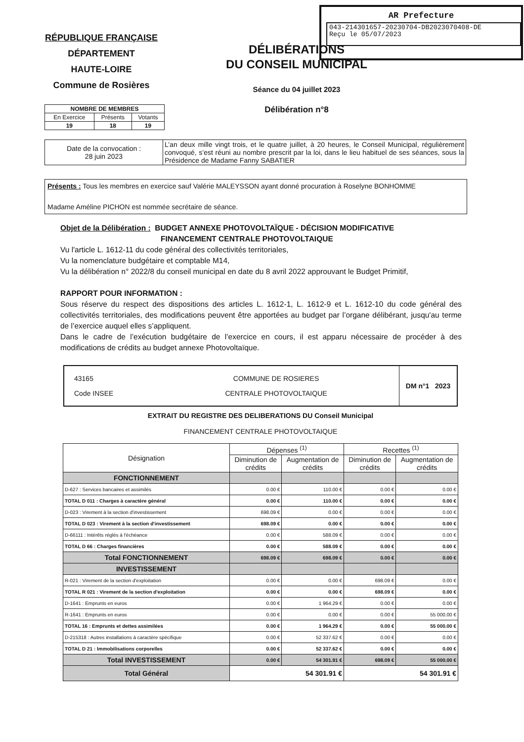AR Prefecture
043-214301657-20230704-DB2023070408-DE
Reçu le 05/07/2023
RÉPUBLIQUE FRANÇAISE
DÉPARTEMENT
HAUTE-LOIRE
Commune de Rosières
DÉLIBÉRATIONS
DU CONSEIL MUNICIPAL
Séance du 04 juillet 2023
Délibération n°8
| NOMBRE DE MEMBRES | | |
| --- | --- | --- |
| En Exercice | Présents | Votants |
| 19 | 18 | 19 |
| Date de la convocation : 28 juin 2023 | L’an deux mille vingt trois, et le quatre juillet, à 20 heures, le Conseil Municipal, régulièrement convoqué, s’est réuni au nombre prescrit par la loi, dans le lieu habituel de ses séances, sous la Présidence de Madame Fanny SABATIER |
Présents : Tous les membres en exercice sauf Valérie MALEYSSON ayant donné procuration à Roselyne BONHOMME
Madame Améline PICHON est nommée secrétaire de séance.
Objet de la Délibération : BUDGET ANNEXE PHOTOVOLTAÏQUE - DÉCISION MODIFICATIVE
FINANCEMENT CENTRALE PHOTOVOLTAIQUE
Vu l'article L. 1612-11 du code général des collectivités territoriales,
Vu la nomenclature budgétaire et comptable M14,
Vu la délibération n° 2022/8 du conseil municipal en date du 8 avril 2022 approuvant le Budget Primitif,
RAPPORT POUR INFORMATION :
Sous réserve du respect des dispositions des articles L. 1612-1, L. 1612-9 et L. 1612-10 du code général des collectivités territoriales, des modifications peuvent être apportées au budget par l’organe délibérant, jusqu'au terme de l’exercice auquel elles s’appliquent.
Dans le cadre de l’exécution budgétaire de l’exercice en cours, il est apparu nécessaire de procéder à des modifications de crédits au budget annexe Photovoltaïque.
| 43165 Code INSEE | COMMUNE DE ROSIERES CENTRALE PHOTOVOLTAIQUE | DM n°1 2023 |
EXTRAIT DU REGISTRE DES DELIBERATIONS DU Conseil Municipal
FINANCEMENT CENTRALE PHOTOVOLTAIQUE
| Désignation | Dépenses <sup>(1)</sup> | | Recettes <sup>(1)</sup> | |
| | Diminution de crédits | Augmentation de crédits | Diminution de crédits | Augmentation de crédits |
| FONCTIONNEMENT | | | | |
| D-627 : Services bancaires et assimilés | 0.00 € | 110.00 € | 0.00 € | 0.00 € |
| TOTAL D 011 : Charges à caractère général | 0.00 € | 110.00 € | 0.00 € | 0.00 € |
| D-023 : Virement à la section d'investissement | 698.09 € | 0.00 € | 0.00 € | 0.00 € |
| TOTAL D 023 : Virement à la section d'investissement | 698.09 € | 0.00 € | 0.00 € | 0.00 € |
| D-66111 : Intérêts réglés à l'échéance | 0.00 € | 588.09 € | 0.00 € | 0.00 € |
| TOTAL D 66 : Charges financières | 0.00 € | 588.09 € | 0.00 € | 0.00 € |
| Total FONCTIONNEMENT | 698.09 € | 698.09 € | 0.00 € | 0.00 € |
| INVESTISSEMENT | | | | |
| R-021 : Virement de la section d'exploitation | 0.00 € | 0.00 € | 698.09 € | 0.00 € |
| TOTAL R 021 : Virement de la section d'exploitation | 0.00 € | 0.00 € | 698.09 € | 0.00 € |
| D-1641 : Emprunts en euros | 0.00 € | 1 964.29 € | 0.00 € | 0.00 € |
| R-1641 : Emprunts en euros | 0.00 € | 0.00 € | 0.00 € | 55 000.00 € |
| TOTAL 16 : Emprunts et dettes assimilées | 0.00 € | 1 964.29 € | 0.00 € | 55 000.00 € |
| D-215318 : Autres installations à caractère spécifique | 0.00 € | 52 337.62 € | 0.00 € | 0.00 € |
| TOTAL D 21 : Immobilisations corporelles | 0.00 € | 52 337.62 € | 0.00 € | 0.00 € |
| Total INVESTISSEMENT | 0.00 € | 54 301.91 € | 698.09 € | 55 000.00 € |
| Total Général | 54 301.91 € | | 54 301.91 € | |